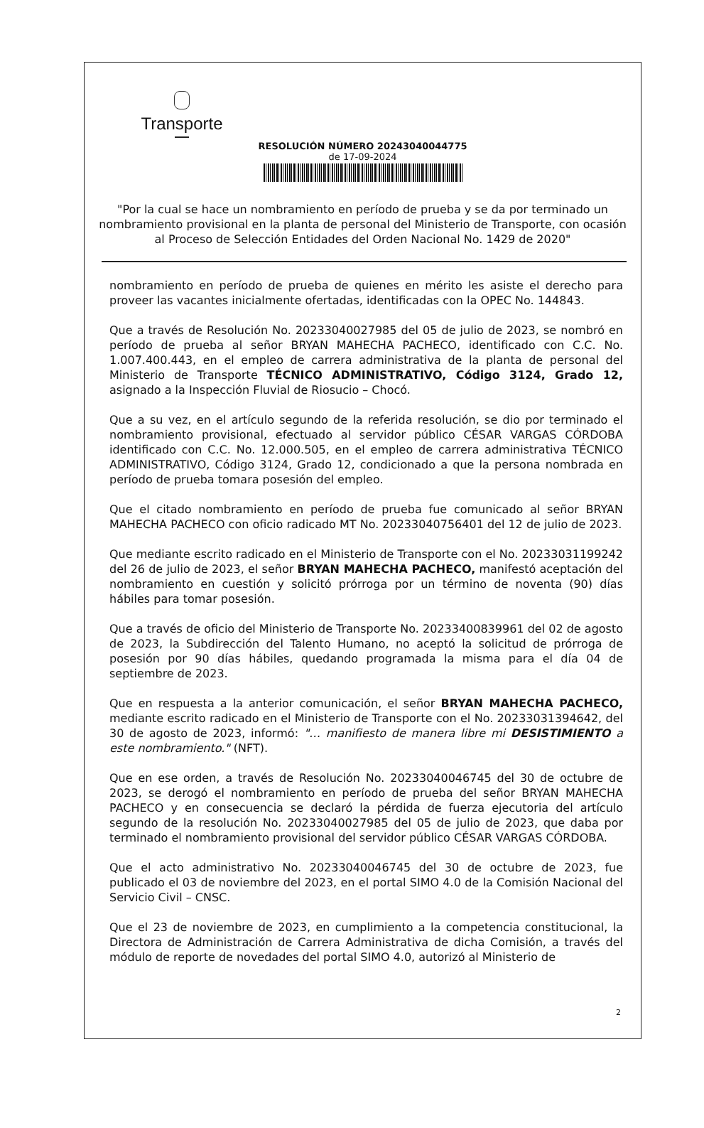Transporte
RESOLUCIÓN NÚMERO 20243040044775
de 17-09-2024
"Por la cual se hace un nombramiento en período de prueba y se da por terminado un nombramiento provisional en la planta de personal del Ministerio de Transporte, con ocasión al Proceso de Selección Entidades del Orden Nacional No. 1429 de 2020"
nombramiento en período de prueba de quienes en mérito les asiste el derecho para proveer las vacantes inicialmente ofertadas, identificadas con la OPEC No. 144843.
Que a través de Resolución No. 20233040027985 del 05 de julio de 2023, se nombró en período de prueba al señor BRYAN MAHECHA PACHECO, identificado con C.C. No. 1.007.400.443, en el empleo de carrera administrativa de la planta de personal del Ministerio de Transporte TÉCNICO ADMINISTRATIVO, Código 3124, Grado 12, asignado a la Inspección Fluvial de Riosucio – Chocó.
Que a su vez, en el artículo segundo de la referida resolución, se dio por terminado el nombramiento provisional, efectuado al servidor público CÉSAR VARGAS CÓRDOBA identificado con C.C. No. 12.000.505, en el empleo de carrera administrativa TÉCNICO ADMINISTRATIVO, Código 3124, Grado 12, condicionado a que la persona nombrada en período de prueba tomara posesión del empleo.
Que el citado nombramiento en período de prueba fue comunicado al señor BRYAN MAHECHA PACHECO con oficio radicado MT No. 20233040756401 del 12 de julio de 2023.
Que mediante escrito radicado en el Ministerio de Transporte con el No. 20233031199242 del 26 de julio de 2023, el señor BRYAN MAHECHA PACHECO, manifestó aceptación del nombramiento en cuestión y solicitó prórroga por un término de noventa (90) días hábiles para tomar posesión.
Que a través de oficio del Ministerio de Transporte No. 20233400839961 del 02 de agosto de 2023, la Subdirección del Talento Humano, no aceptó la solicitud de prórroga de posesión por 90 días hábiles, quedando programada la misma para el día 04 de septiembre de 2023.
Que en respuesta a la anterior comunicación, el señor BRYAN MAHECHA PACHECO, mediante escrito radicado en el Ministerio de Transporte con el No. 20233031394642, del 30 de agosto de 2023, informó: "… manifiesto de manera libre mi DESISTIMIENTO a este nombramiento." (NFT).
Que en ese orden, a través de Resolución No. 20233040046745 del 30 de octubre de 2023, se derogó el nombramiento en período de prueba del señor BRYAN MAHECHA PACHECO y en consecuencia se declaró la pérdida de fuerza ejecutoria del artículo segundo de la resolución No. 20233040027985 del 05 de julio de 2023, que daba por terminado el nombramiento provisional del servidor público CÉSAR VARGAS CÓRDOBA.
Que el acto administrativo No. 20233040046745 del 30 de octubre de 2023, fue publicado el 03 de noviembre del 2023, en el portal SIMO 4.0 de la Comisión Nacional del Servicio Civil – CNSC.
Que el 23 de noviembre de 2023, en cumplimiento a la competencia constitucional, la Directora de Administración de Carrera Administrativa de dicha Comisión, a través del módulo de reporte de novedades del portal SIMO 4.0, autorizó al Ministerio de
2